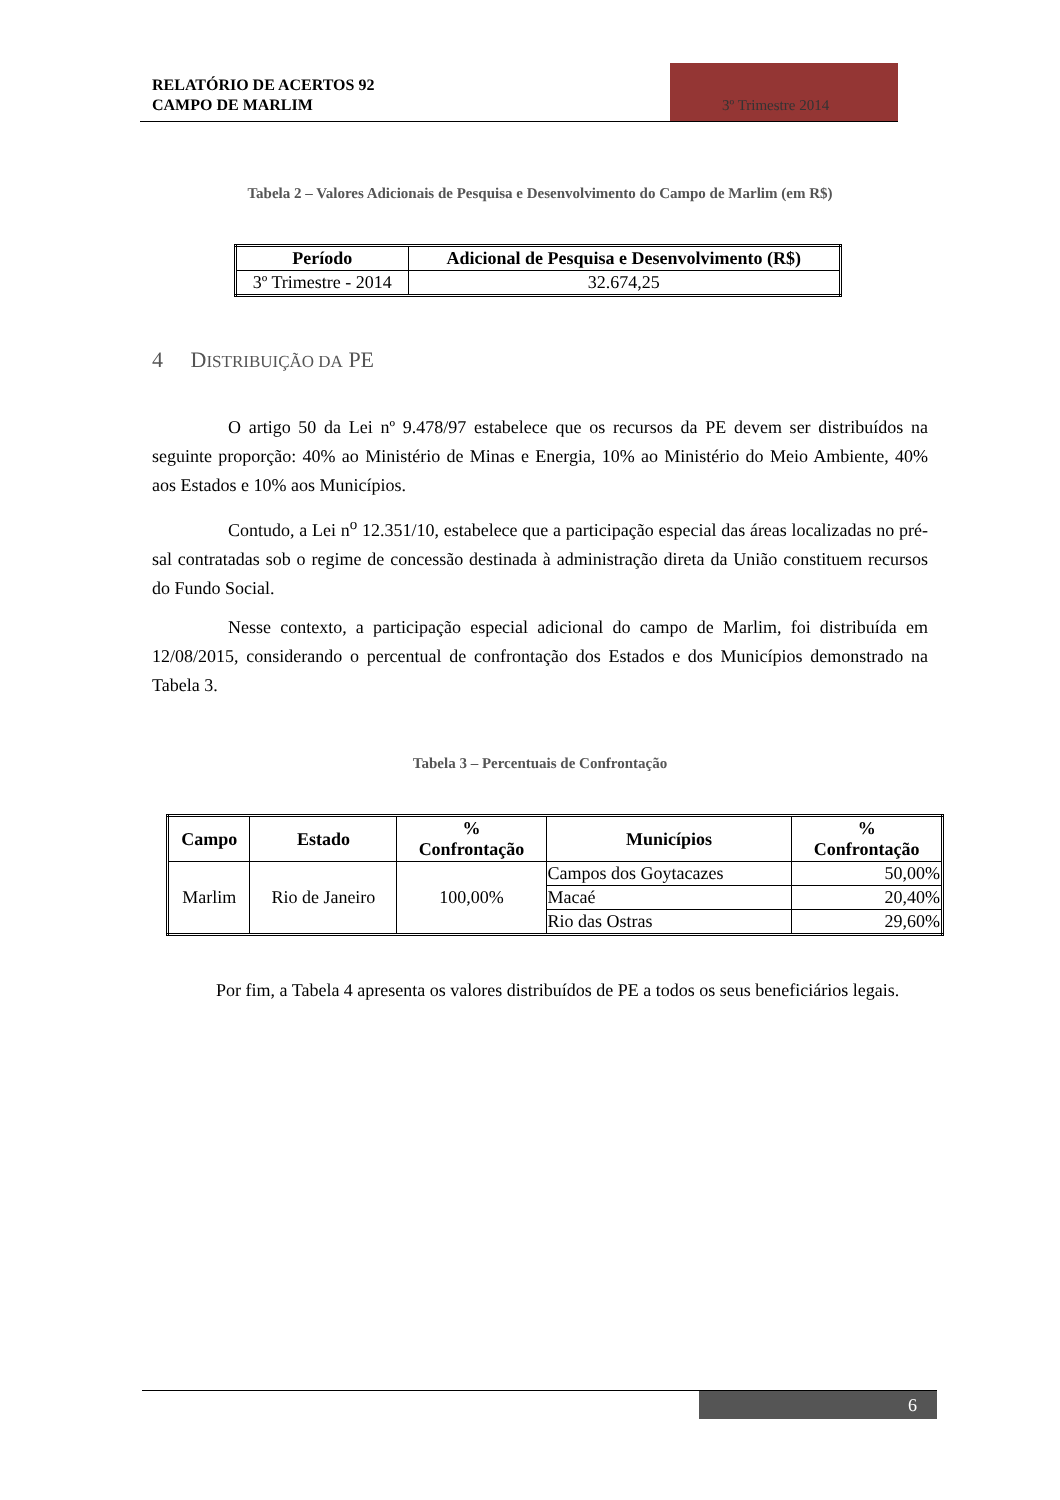RELATÓRIO DE ACERTOS 92
CAMPO DE MARLIM
3º Trimestre 2014
Tabela 2 – Valores Adicionais de Pesquisa e Desenvolvimento do Campo de Marlim (em R$)
| Período | Adicional de Pesquisa e Desenvolvimento (R$) |
| --- | --- |
| 3º Trimestre - 2014 | 32.674,25 |
4 DISTRIBUIÇÃO DA PE
O artigo 50 da Lei nº 9.478/97 estabelece que os recursos da PE devem ser distribuídos na seguinte proporção: 40% ao Ministério de Minas e Energia, 10% ao Ministério do Meio Ambiente, 40% aos Estados e 10% aos Municípios.
Contudo, a Lei n<sup>o</sup> 12.351/10, estabelece que a participação especial das áreas localizadas no pré-sal contratadas sob o regime de concessão destinada à administração direta da União constituem recursos do Fundo Social.
Nesse contexto, a participação especial adicional do campo de Marlim, foi distribuída em 12/08/2015, considerando o percentual de confrontação dos Estados e dos Municípios demonstrado na Tabela 3.
Tabela 3 – Percentuais de Confrontação
| Campo | Estado | % Confrontação | Municípios | % Confrontação |
| --- | --- | --- | --- | --- |
| Marlim | Rio de Janeiro | 100,00% | Campos dos Goytacazes | 50,00% |
| | | | Macaé | 20,40% |
| | | | Rio das Ostras | 29,60% |
Por fim, a Tabela 4 apresenta os valores distribuídos de PE a todos os seus beneficiários legais.
6